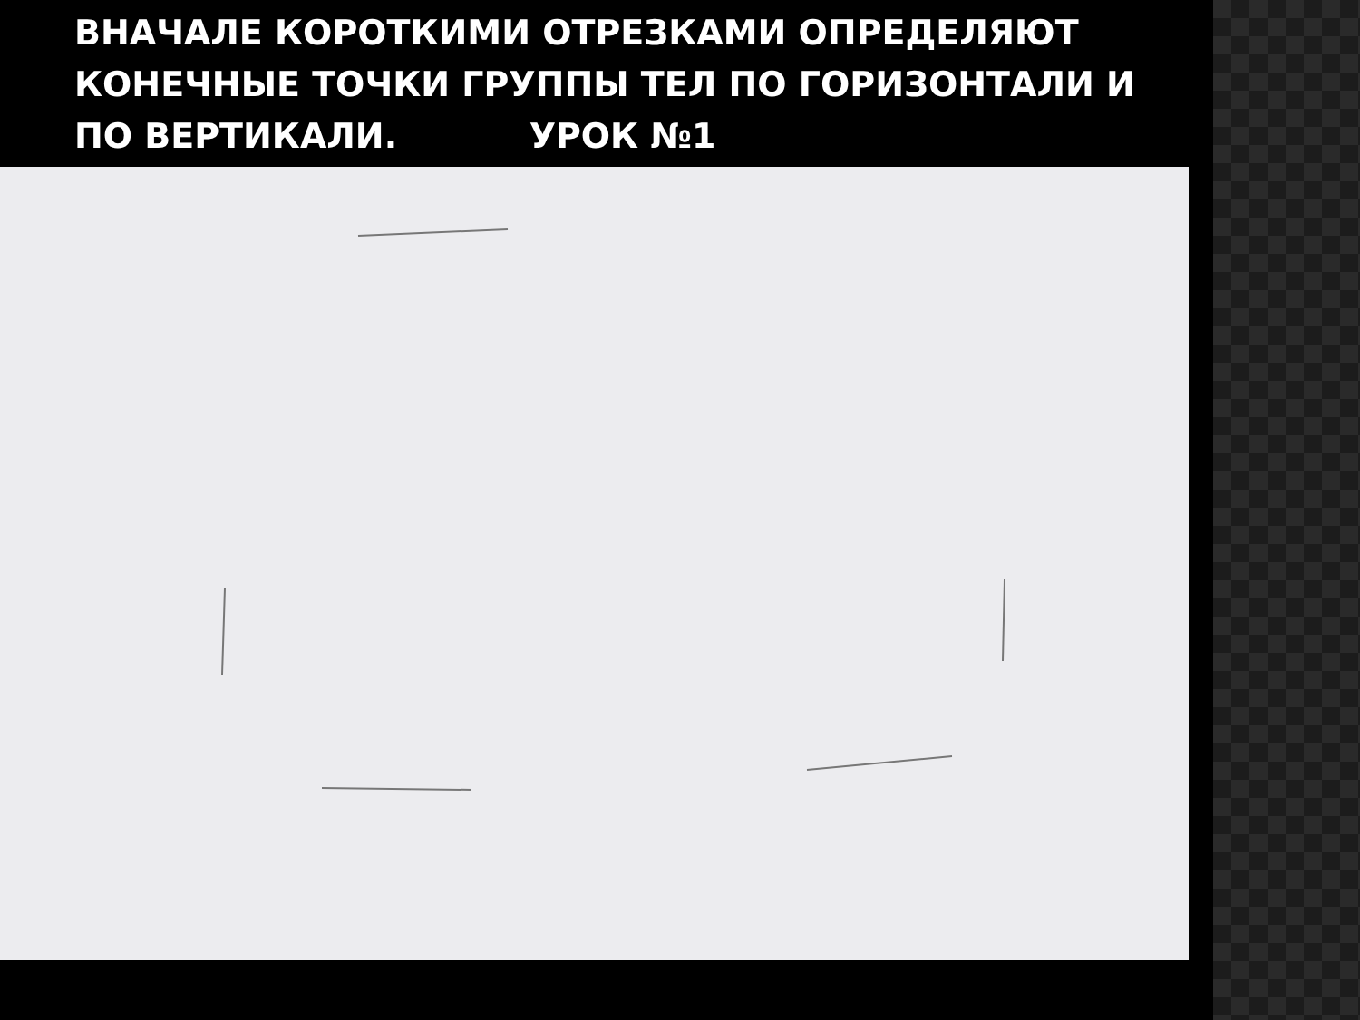ВНАЧАЛЕ КОРОТКИМИ ОТРЕЗКАМИ ОПРЕДЕЛЯЮТ КОНЕЧНЫЕ ТОЧКИ ГРУППЫ ТЕЛ ПО ГОРИЗОНТАЛИ И ПО ВЕРТИКАЛИ. УРОК №1